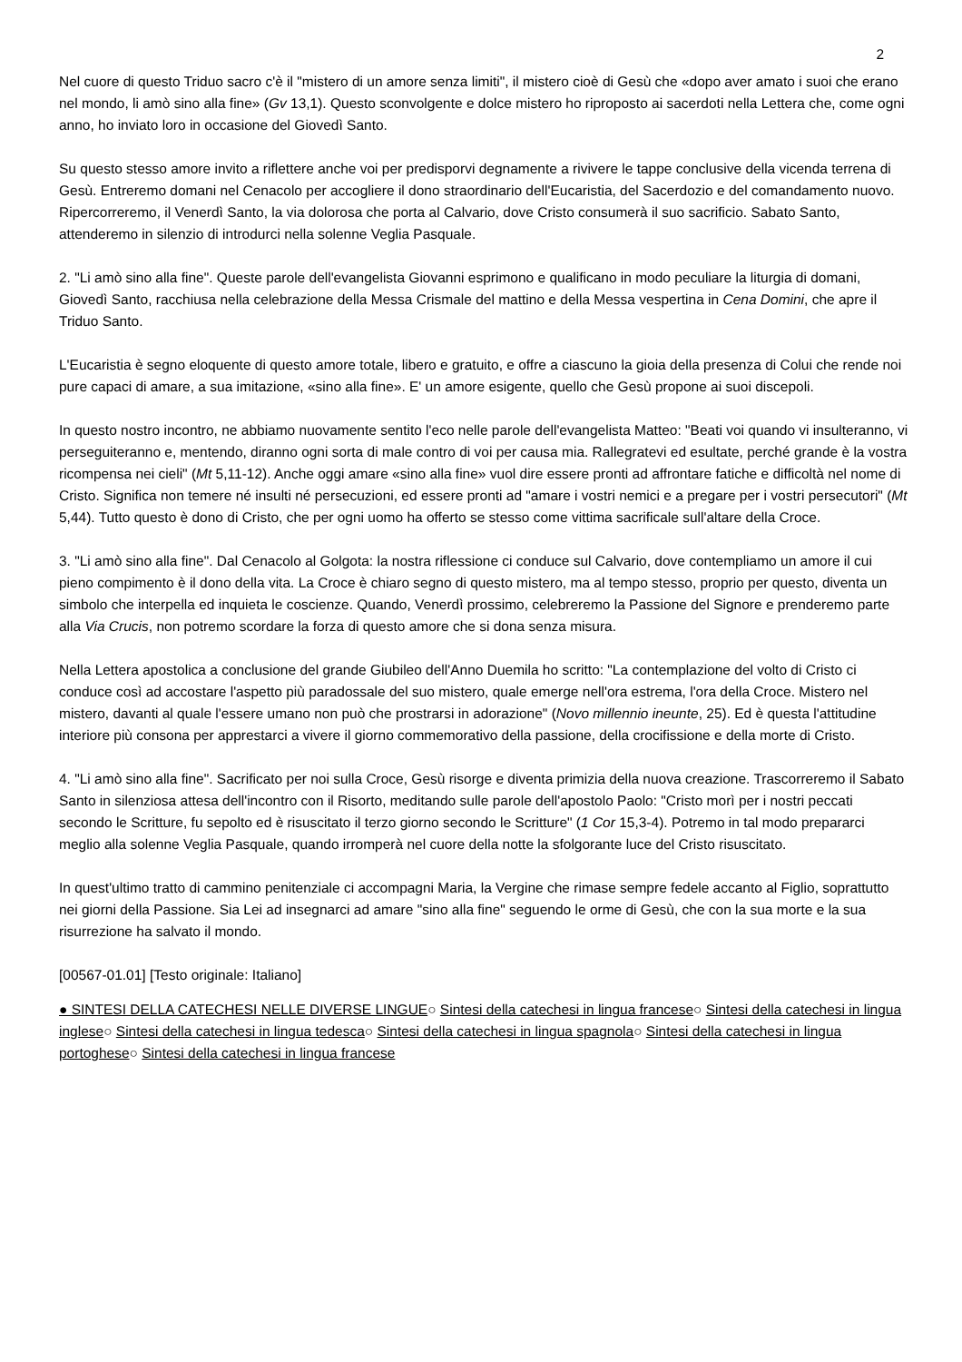2
Nel cuore di questo Triduo sacro c'è il "mistero di un amore senza limiti", il mistero cioè di Gesù che «dopo aver amato i suoi che erano nel mondo, li amò sino alla fine» (Gv 13,1). Questo sconvolgente e dolce mistero ho riproposto ai sacerdoti nella Lettera che, come ogni anno, ho inviato loro in occasione del Giovedì Santo.
Su questo stesso amore invito a riflettere anche voi per predisporvi degnamente a rivivere le tappe conclusive della vicenda terrena di Gesù. Entreremo domani nel Cenacolo per accogliere il dono straordinario dell'Eucaristia, del Sacerdozio e del comandamento nuovo. Ripercorreremo, il Venerdì Santo, la via dolorosa che porta al Calvario, dove Cristo consumerà il suo sacrificio. Sabato Santo, attenderemo in silenzio di introdurci nella solenne Veglia Pasquale.
2. "Li amò sino alla fine". Queste parole dell'evangelista Giovanni esprimono e qualificano in modo peculiare la liturgia di domani, Giovedì Santo, racchiusa nella celebrazione della Messa Crismale del mattino e della Messa vespertina in Cena Domini, che apre il Triduo Santo.
L'Eucaristia è segno eloquente di questo amore totale, libero e gratuito, e offre a ciascuno la gioia della presenza di Colui che rende noi pure capaci di amare, a sua imitazione, «sino alla fine». E' un amore esigente, quello che Gesù propone ai suoi discepoli.
In questo nostro incontro, ne abbiamo nuovamente sentito l'eco nelle parole dell'evangelista Matteo: "Beati voi quando vi insulteranno, vi perseguiteranno e, mentendo, diranno ogni sorta di male contro di voi per causa mia. Rallegratevi ed esultate, perché grande è la vostra ricompensa nei cieli" (Mt 5,11-12). Anche oggi amare «sino alla fine» vuol dire essere pronti ad affrontare fatiche e difficoltà nel nome di Cristo. Significa non temere né insulti né persecuzioni, ed essere pronti ad "amare i vostri nemici e a pregare per i vostri persecutori" (Mt 5,44). Tutto questo è dono di Cristo, che per ogni uomo ha offerto se stesso come vittima sacrificale sull'altare della Croce.
3. "Li amò sino alla fine". Dal Cenacolo al Golgota: la nostra riflessione ci conduce sul Calvario, dove contempliamo un amore il cui pieno compimento è il dono della vita. La Croce è chiaro segno di questo mistero, ma al tempo stesso, proprio per questo, diventa un simbolo che interpella ed inquieta le coscienze. Quando, Venerdì prossimo, celebreremo la Passione del Signore e prenderemo parte alla Via Crucis, non potremo scordare la forza di questo amore che si dona senza misura.
Nella Lettera apostolica a conclusione del grande Giubileo dell'Anno Duemila ho scritto: "La contemplazione del volto di Cristo ci conduce così ad accostare l'aspetto più paradossale del suo mistero, quale emerge nell'ora estrema, l'ora della Croce. Mistero nel mistero, davanti al quale l'essere umano non può che prostrarsi in adorazione" (Novo millennio ineunte, 25). Ed è questa l'attitudine interiore più consona per apprestarci a vivere il giorno commemorativo della passione, della crocifissione e della morte di Cristo.
4. "Li amò sino alla fine". Sacrificato per noi sulla Croce, Gesù risorge e diventa primizia della nuova creazione. Trascorreremo il Sabato Santo in silenziosa attesa dell'incontro con il Risorto, meditando sulle parole dell'apostolo Paolo: "Cristo morì per i nostri peccati secondo le Scritture, fu sepolto ed è risuscitato il terzo giorno secondo le Scritture" (1 Cor 15,3-4). Potremo in tal modo prepararci meglio alla solenne Veglia Pasquale, quando irromperà nel cuore della notte la sfolgorante luce del Cristo risuscitato.
In quest'ultimo tratto di cammino penitenziale ci accompagni Maria, la Vergine che rimase sempre fedele accanto al Figlio, soprattutto nei giorni della Passione. Sia Lei ad insegnarci ad amare "sino alla fine" seguendo le orme di Gesù, che con la sua morte e la sua risurrezione ha salvato il mondo.
[00567-01.01] [Testo originale: Italiano]
● SINTESI DELLA CATECHESI NELLE DIVERSE LINGUE○ Sintesi della catechesi in lingua francese○ Sintesi della catechesi in lingua inglese○ Sintesi della catechesi in lingua tedesca○ Sintesi della catechesi in lingua spagnola○ Sintesi della catechesi in lingua portoghese○ Sintesi della catechesi in lingua francese